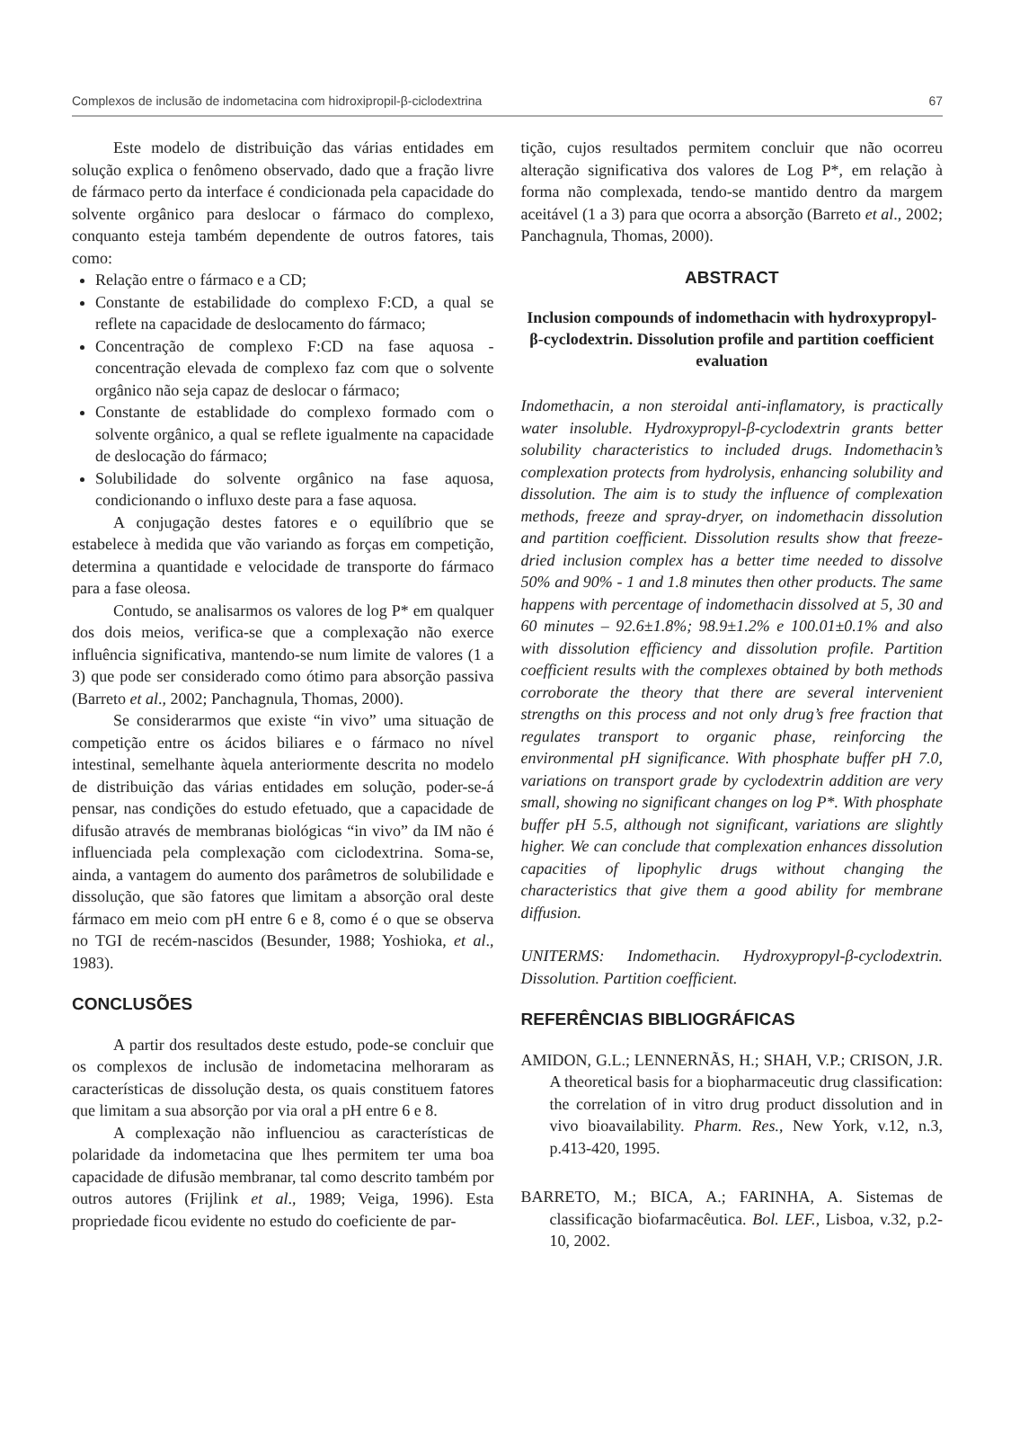Complexos de inclusão de indometacina com hidroxipropil-β-ciclodextrina 67
Este modelo de distribuição das várias entidades em solução explica o fenômeno observado, dado que a fração livre de fármaco perto da interface é condicionada pela capacidade do solvente orgânico para deslocar o fármaco do complexo, conquanto esteja também dependente de outros fatores, tais como:
Relação entre o fármaco e a CD;
Constante de estabilidade do complexo F:CD, a qual se reflete na capacidade de deslocamento do fármaco;
Concentração de complexo F:CD na fase aquosa - concentração elevada de complexo faz com que o solvente orgânico não seja capaz de deslocar o fármaco;
Constante de establidade do complexo formado com o solvente orgânico, a qual se reflete igualmente na capacidade de deslocação do fármaco;
Solubilidade do solvente orgânico na fase aquosa, condicionando o influxo deste para a fase aquosa.
A conjugação destes fatores e o equilíbrio que se estabelece à medida que vão variando as forças em competição, determina a quantidade e velocidade de transporte do fármaco para a fase oleosa.
Contudo, se analisarmos os valores de log P* em qualquer dos dois meios, verifica-se que a complexação não exerce influência significativa, mantendo-se num limite de valores (1 a 3) que pode ser considerado como ótimo para absorção passiva (Barreto et al., 2002; Panchagnula, Thomas, 2000).
Se considerarmos que existe “in vivo” uma situação de competição entre os ácidos biliares e o fármaco no nível intestinal, semelhante àquela anteriormente descrita no modelo de distribuição das várias entidades em solução, poder-se-á pensar, nas condições do estudo efetuado, que a capacidade de difusão através de membranas biológicas “in vivo” da IM não é influenciada pela complexação com ciclodextrina. Soma-se, ainda, a vantagem do aumento dos parâmetros de solubilidade e dissolução, que são fatores que limitam a absorção oral deste fármaco em meio com pH entre 6 e 8, como é o que se observa no TGI de recém-nascidos (Besunder, 1988; Yoshioka, et al., 1983).
CONCLUSÕES
A partir dos resultados deste estudo, pode-se concluir que os complexos de inclusão de indometacina melhoraram as características de dissolução desta, os quais constituem fatores que limitam a sua absorção por via oral a pH entre 6 e 8.
A complexação não influenciou as características de polaridade da indometacina que lhes permitem ter uma boa capacidade de difusão membranar, tal como descrito também por outros autores (Frijlink et al., 1989; Veiga, 1996). Esta propriedade ficou evidente no estudo do coeficiente de par-
tição, cujos resultados permitem concluir que não ocorreu alteração significativa dos valores de Log P*, em relação à forma não complexada, tendo-se mantido dentro da margem aceitável (1 a 3) para que ocorra a absorção (Barreto et al., 2002; Panchagnula, Thomas, 2000).
ABSTRACT
Inclusion compounds of indomethacin with hydroxypropyl-β-cyclodextrin. Dissolution profile and partition coefficient evaluation
Indomethacin, a non steroidal anti-inflamatory, is practically water insoluble. Hydroxypropyl-β-cyclodextrin grants better solubility characteristics to included drugs. Indomethacin’s complexation protects from hydrolysis, enhancing solubility and dissolution. The aim is to study the influence of complexation methods, freeze and spray-dryer, on indomethacin dissolution and partition coefficient. Dissolution results show that freeze-dried inclusion complex has a better time needed to dissolve 50% and 90% - 1 and 1.8 minutes then other products. The same happens with percentage of indomethacin dissolved at 5, 30 and 60 minutes – 92.6±1.8%; 98.9±1.2% e 100.01±0.1% and also with dissolution efficiency and dissolution profile. Partition coefficient results with the complexes obtained by both methods corroborate the theory that there are several intervenient strengths on this process and not only drug’s free fraction that regulates transport to organic phase, reinforcing the environmental pH significance. With phosphate buffer pH 7.0, variations on transport grade by cyclodextrin addition are very small, showing no significant changes on log P*. With phosphate buffer pH 5.5, although not significant, variations are slightly higher. We can conclude that complexation enhances dissolution capacities of lipophylic drugs without changing the characteristics that give them a good ability for membrane diffusion.
UNITERMS: Indomethacin. Hydroxypropyl-β-cyclodextrin. Dissolution. Partition coefficient.
REFERÊNCIAS BIBLIOGRÁFICAS
AMIDON, G.L.; LENNERNÃS, H.; SHAH, V.P.; CRISON, J.R. A theoretical basis for a biopharmaceutic drug classification: the correlation of in vitro drug product dissolution and in vivo bioavailability. Pharm. Res., New York, v.12, n.3, p.413-420, 1995.
BARRETO, M.; BICA, A.; FARINHA, A. Sistemas de classificação biofarmacêutica. Bol. LEF., Lisboa, v.32, p.2-10, 2002.